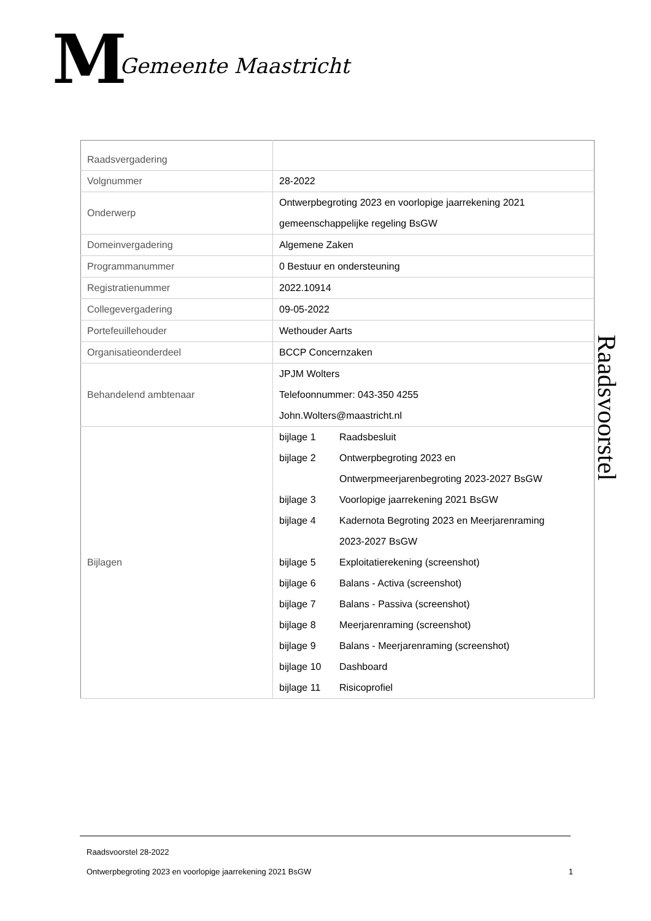M
Gemeente Maastricht
| Raadsvergadering | |
| Volgnummer | 28-2022 |
| Onderwerp | Ontwerpbegroting 2023 en voorlopige jaarrekening 2021 gemeenschappelijke regeling BsGW |
| Domeinvergadering | Algemene Zaken |
| Programmanummer | 0 Bestuur en ondersteuning |
| Registratienummer | 2022.10914 |
| Collegevergadering | 09-05-2022 |
| Portefeuillehouder | Wethouder Aarts |
| Organisatieonderdeel | BCCP Concernzaken |
| Behandelend ambtenaar | JPJM Wolters Telefoonnummer: 043-350 4255 John.Wolters@maastricht.nl |
| Bijlagen | bijlage 1 Raadsbesluit bijlage 2 Ontwerpbegroting 2023 en Ontwerpmeerjarenbegroting 2023-2027 BsGW bijlage 3 Voorlopige jaarrekening 2021 BsGW bijlage 4 Kadernota Begroting 2023 en Meerjarenraming 2023-2027 BsGW bijlage 5 Exploitatierekening (screenshot) bijlage 6 Balans - Activa (screenshot) bijlage 7 Balans - Passiva (screenshot) bijlage 8 Meerjarenraming (screenshot) bijlage 9 Balans - Meerjarenraming (screenshot) bijlage 10 Dashboard bijlage 11 Risicoprofiel |
Raadsvoorstel
Raadsvoorstel 28-2022
Ontwerpbegroting 2023 en voorlopige jaarrekening 2021 BsGW 1